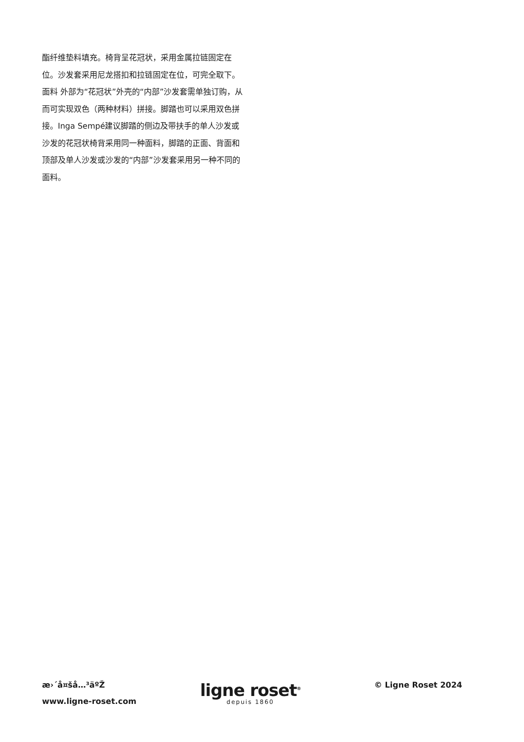酯纤维垫料填充。椅背呈花冠状，采用金属拉链固定在位。沙发套采用尼龙搭扣和拉链固定在位，可完全取下。 面料 外部为“花冠状”外壳的“内部”沙发套需单独订购，从而可实现双色（两种材料）拼接。脚踏也可以采用双色拼接。Inga Sempé建议脚踏的侧边及带扶手的单人沙发或沙发的花冠状椅背采用同一种面料，脚踏的正面、背面和顶部及单人沙发或沙发的“内部”沙发套采用另一种不同的面料。
æ›´å¤šå…³äºŽ
www.ligne-roset.com
ligne roset<sup>®</sup>
depuis 1860
© Ligne Roset 2024